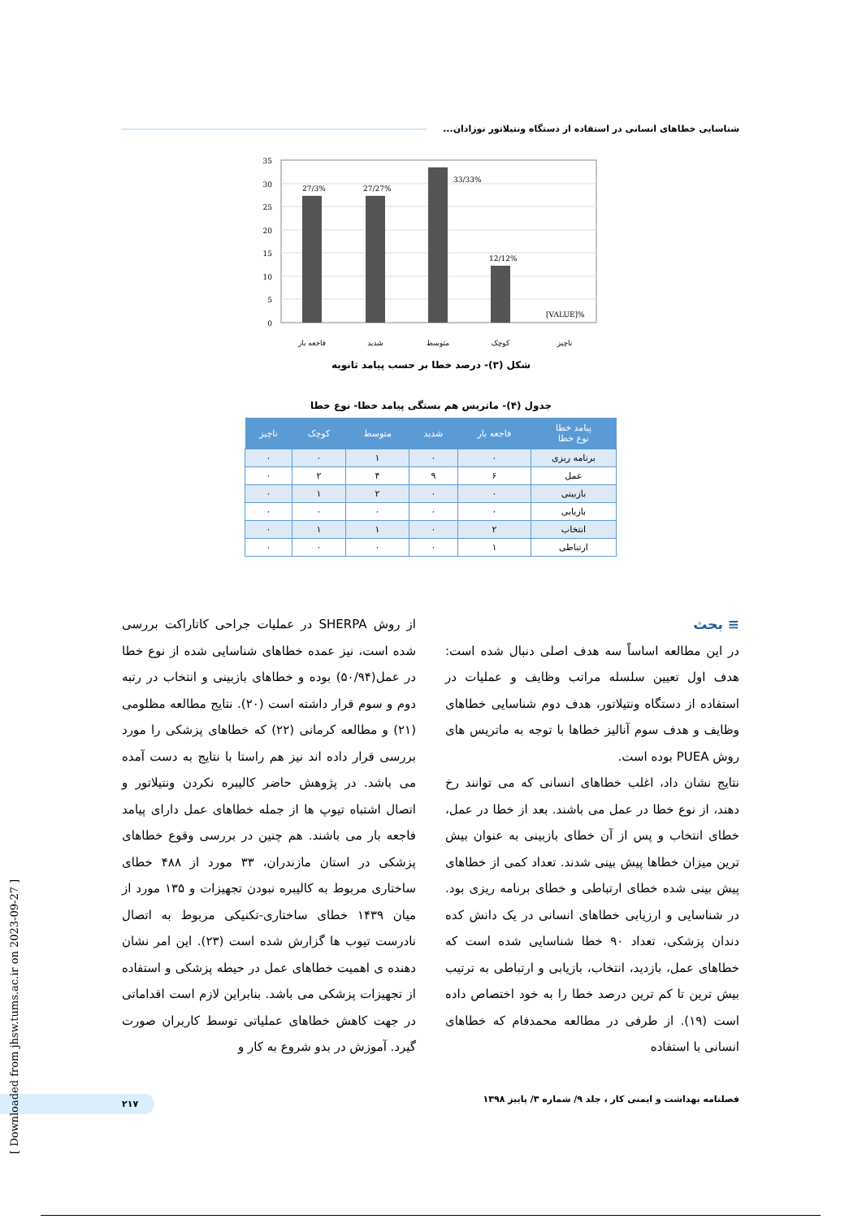شناسایی خطاهای انسانی در استفاده از دستگاه ونتیلاتور نوزادان...
35
30
25
20
15
10
5
0
27/3%
27/27%
33/33%
12/12%
[VALUE]%
فاجعه بار
شدید
متوسط
کوچک
ناچیز
شکل (۳)- درصد خطا بر حسب پیامد ثانویه
جدول (۴)- ماتریس هم بستگی پیامد خطا- نوع خطا
| پیامد خطا نوع خطا | فاجعه بار | شدید | متوسط | کوچک | ناچیز |
| --- | --- | --- | --- | --- | --- |
| برنامه ریزی | ۰ | ۰ | ۱ | ۰ | ۰ |
| عمل | ۶ | ۹ | ۴ | ۲ | ۰ |
| بازبینی | ۰ | ۰ | ۲ | ۱ | ۰ |
| بازیابی | ۰ | ۰ | ۰ | ۰ | ۰ |
| انتخاب | ۲ | ۰ | ۱ | ۱ | ۰ |
| ارتباطی | ۱ | ۰ | ۰ | ۰ | ۰ |
≡ بحث
در این مطالعه اساساً سه هدف اصلی دنبال شده است: هدف اول تعیین سلسله مراتب وظایف و عملیات در استفاده از دستگاه ونتیلاتور، هدف دوم شناسایی خطاهای وظایف و هدف سوم آنالیز خطاها با توجه به ماتریس های روش PUEA بوده است.
نتایج نشان داد، اغلب خطاهای انسانی که می توانند رخ دهند، از نوع خطا در عمل می باشند. بعد از خطا در عمل، خطای انتخاب و پس از آن خطای بازبینی به عنوان بیش ترین میزان خطاها پیش بینی شدند. تعداد کمی از خطاهای پیش بینی شده خطای ارتباطی و خطای برنامه ریزی بود. در شناسایی و ارزیابی خطاهای انسانی در یک دانش کده دندان پزشکی، تعداد ۹۰ خطا شناسایی شده است که خطاهای عمل، بازدید، انتخاب، بازیابی و ارتباطی به ترتیب بیش ترین تا کم ترین درصد خطا را به خود اختصاص داده است (۱۹). از طرفی در مطالعه محمدفام که خطاهای انسانی با استفاده
از روش SHERPA در عملیات جراحی کاتاراکت بررسی شده است، نیز عمده خطاهای شناسایی شده از نوع خطا در عمل(۵۰/۹۴) بوده و خطاهای بازبینی و انتخاب در رتبه دوم و سوم قرار داشته است (۲۰). نتایج مطالعه مظلومی (۲۱) و مطالعه کرمانی (۲۲) که خطاهای پزشکی را مورد بررسی قرار داده اند نیز هم راستا با نتایج به دست آمده می باشد. در پژوهش حاضر کالیبره نکردن ونتیلاتور و اتصال اشتباه تیوپ ها از جمله خطاهای عمل دارای پیامد فاجعه بار می باشند. هم چنین در بررسی وقوع خطاهای پزشکی در استان مازندران، ۳۳ مورد از ۴۸۸ خطای ساختاری مربوط به کالیبره نبودن تجهیزات و ۱۳۵ مورد از میان ۱۴۳۹ خطای ساختاری-تکنیکی مربوط به اتصال نادرست تیوب ها گزارش شده است (۲۳). این امر نشان دهنده ی اهمیت خطاهای عمل در حیطه پزشکی و استفاده از تجهیزات پزشکی می باشد. بنابراین لازم است اقداماتی در جهت کاهش خطاهای عملیاتی توسط کاربران صورت گیرد. آموزش در بدو شروع به کار و
فصلنامه بهداشت و ایمنی کار ، جلد ۹/ شماره ۳/ پاییز ۱۳۹۸ ۲۱۷
[ Downloaded from jhsw.tums.ac.ir on 2023-09-27 ]